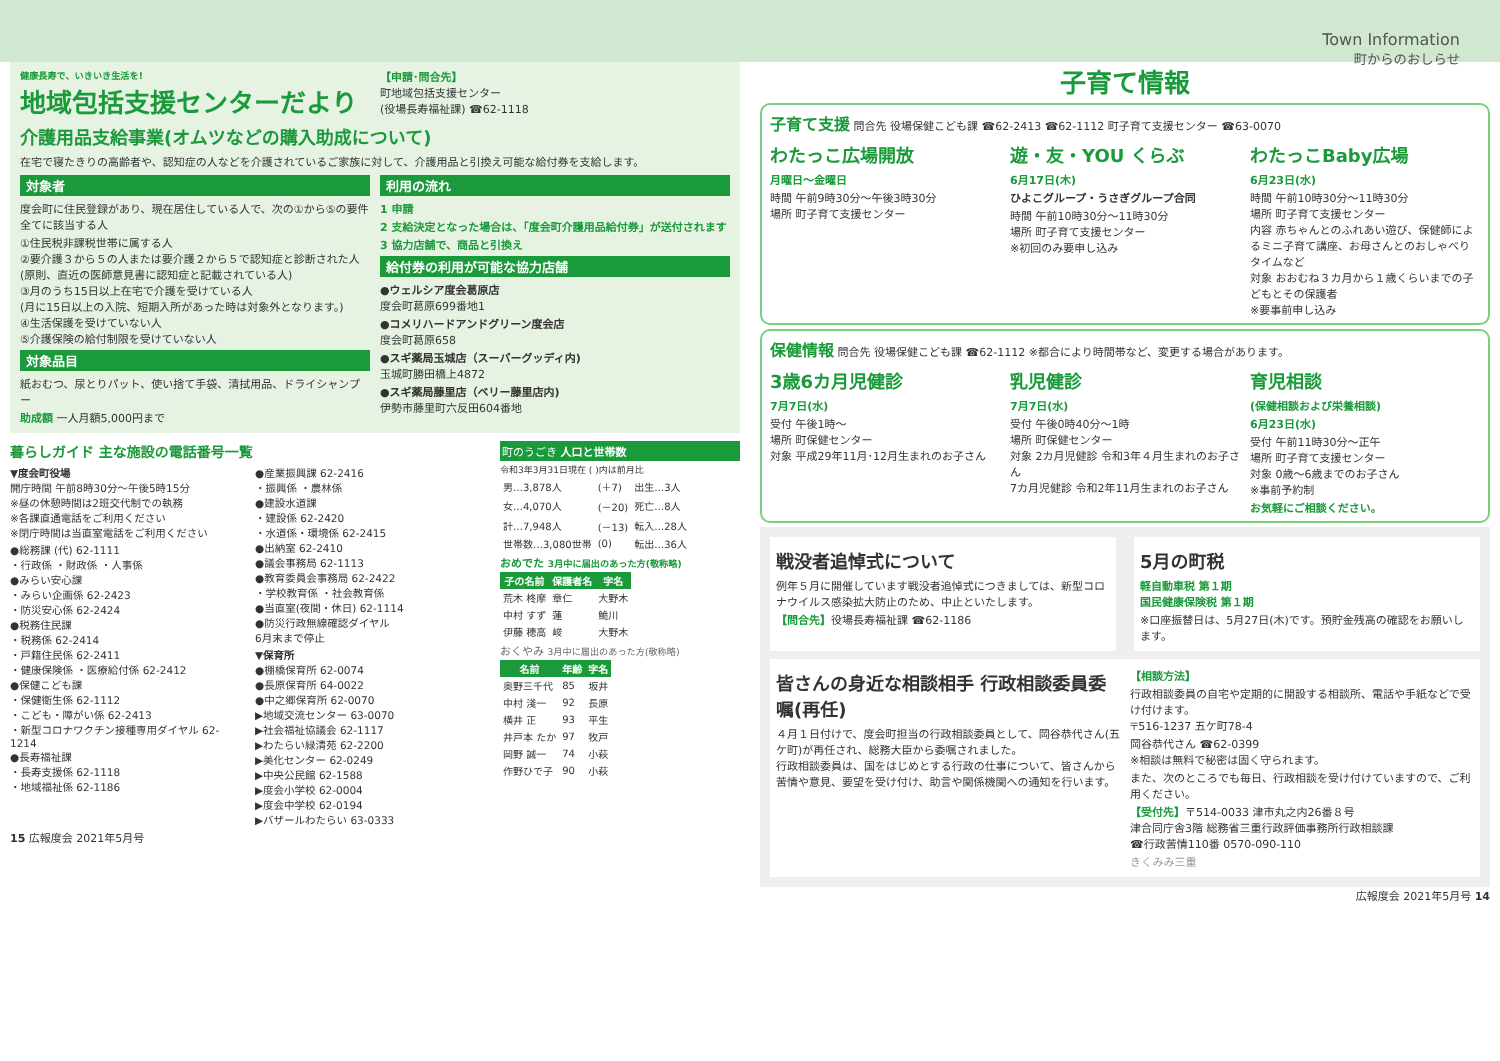Town Information
町からのおしらせ
健康長寿で、いきいき生活を!
地域包括支援センターだより
【申請･問合先】
町地域包括支援センター
(役場長寿福祉課) ☎62-1118
介護用品支給事業(オムツなどの購入助成について)
在宅で寝たきりの高齢者や、認知症の人などを介護されているご家族に対して、介護用品と引換え可能な給付券を支給します。
対象者
度会町に住民登録があり、現在居住している人で、次の①から⑤の要件全てに該当する人
①住民税非課税世帯に属する人
②要介護３から５の人または要介護２から５で認知症と診断された人
(原則、直近の医師意見書に認知症と記載されている人)
③月のうち15日以上在宅で介護を受けている人
(月に15日以上の入院、短期入所があった時は対象外となります。)
④生活保護を受けていない人
⑤介護保険の給付制限を受けていない人
対象品目
紙おむつ、尿とりパット、使い捨て手袋、清拭用品、ドライシャンプー
助成額 一人月額5,000円まで
利用の流れ
1 申請
2 支給決定となった場合は、「度会町介護用品給付券」が送付されます
3 協力店舗で、商品と引換え
給付券の利用が可能な協力店舗
●ウェルシア度会葛原店
度会町葛原699番地1
●コメリハードアンドグリーン度会店
度会町葛原658
●スギ薬局玉城店（スーパーグッディ内)
玉城町勝田橋上4872
●スギ薬局藤里店（ベリー藤里店内)
伊勢市藤里町六反田604番地
暮らしガイド 主な施設の電話番号一覧
▼度会町役場
開庁時間 午前8時30分～午後5時15分
※昼の休憩時間は2班交代制での執務
※各課直通電話をご利用ください
※閉庁時間は当直室電話をご利用ください
●総務課 (代) 62-1111
・行政係 ・財政係 ・人事係
●みらい安心課
・みらい企画係 62-2423
・防災安心係 62-2424
●税務住民課
・税務係 62-2414
・戸籍住民係 62-2411
・健康保険係 ・医療給付係 62-2412
●保健こども課
・保健衛生係 62-1112
・こども・障がい係 62-2413
・新型コロナワクチン接種専用ダイヤル 62-1214
●長寿福祉課
・長寿支援係 62-1118
・地域福祉係 62-1186
●産業振興課 62-2416
・振興係 ・農林係
●建設水道課
・建設係 62-2420
・水道係・環境係 62-2415
●出納室 62-2410
●議会事務局 62-1113
●教育委員会事務局 62-2422
・学校教育係 ・社会教育係
●当直室(夜間・休日) 62-1114
●防災行政無線確認ダイヤル
6月末まで停止
▼保育所
●棚橋保育所 62-0074
●長原保育所 64-0022
●中之郷保育所 62-0070
▶地域交流センター 63-0070
▶社会福祉協議会 62-1117
▶わたらい緑清苑 62-2200
▶美化センター 62-0249
▶中央公民館 62-1588
▶度会小学校 62-0004
▶度会中学校 62-0194
▶バザールわたらい 63-0333
町のうごき 人口と世帯数
令和3年3月31日現在 ( )内は前月比
| 男…3,878人 | (＋7) | 出生…3人 |
| 女…4,070人 | (－20) | 死亡…8人 |
| 計…7,948人 | (－13) | 転入…28人 |
| 世帯数…3,080世帯 | (0) | 転出…36人 |
おめでた 3月中に届出のあった方(敬称略)
| 子の名前 | 保護者名 | 字名 |
| --- | --- | --- |
| 荒木 柊摩 | 章仁 | 大野木 |
| 中村 すず | 蓮 | 鮠川 |
| 伊藤 穂高 | 峻 | 大野木 |
おくやみ 3月中に届出のあった方(敬称略)
| 名前 | 年齢 | 字名 |
| --- | --- | --- |
| 奥野三千代 | 85 | 坂井 |
| 中村 淺一 | 92 | 長原 |
| 横井 正 | 93 | 平生 |
| 井戸本 たか | 97 | 牧戸 |
| 岡野 誠一 | 74 | 小萩 |
| 作野ひで子 | 90 | 小萩 |
15 広報度会 2021年5月号
子育て情報
子育て支援 問合先 役場保健こども課 ☎62-2413 ☎62-1112 町子育て支援センター ☎63-0070
わたっこ広場開放
月曜日～金曜日
時間 午前9時30分～午後3時30分
場所 町子育て支援センター
遊・友・YOU くらぶ
6月17日(木)
ひよこグループ・うさぎグループ合同
時間 午前10時30分～11時30分
場所 町子育て支援センター
※初回のみ要申し込み
わたっこBaby広場
6月23日(水)
時間 午前10時30分～11時30分
場所 町子育て支援センター
内容 赤ちゃんとのふれあい遊び、保健師によるミニ子育て講座、お母さんとのおしゃべりタイムなど
対象 おおむね３カ月から１歳くらいまでの子どもとその保護者
※要事前申し込み
保健情報 問合先 役場保健こども課 ☎62-1112 ※都合により時間帯など、変更する場合があります。
3歳6カ月児健診
7月7日(水)
受付 午後1時～
場所 町保健センター
対象 平成29年11月･12月生まれのお子さん
乳児健診
7月7日(水)
受付 午後0時40分～1時
場所 町保健センター
対象 2カ月児健診 令和3年４月生まれのお子さん
7カ月児健診 令和2年11月生まれのお子さん
育児相談
(保健相談および栄養相談)
6月23日(水)
受付 午前11時30分～正午
場所 町子育て支援センター
対象 0歳～6歳までのお子さん
※事前予約制
お気軽にご相談ください。
戦没者追悼式について
例年５月に開催しています戦没者追悼式につきましては、新型コロナウイルス感染拡大防止のため、中止といたします。
【問合先】役場長寿福祉課 ☎62-1186
5月の町税
軽自動車税 第１期
国民健康保険税 第１期
※口座振替日は、5月27日(木)です。預貯金残高の確認をお願いします。
皆さんの身近な相談相手 行政相談委員委嘱(再任)
４月１日付けで、度会町担当の行政相談委員として、岡谷恭代さん(五ケ町)が再任され、総務大臣から委嘱されました。
行政相談委員は、国をはじめとする行政の仕事について、皆さんから苦情や意見、要望を受け付け、助言や関係機関への通知を行います。
【相談方法】
行政相談委員の自宅や定期的に開設する相談所、電話や手紙などで受け付けます。
〒516-1237 五ケ町78-4
岡谷恭代さん ☎62-0399
※相談は無料で秘密は固く守られます。
また、次のところでも毎日、行政相談を受け付けていますので、ご利用ください。
【受付先】〒514-0033 津市丸之内26番８号
津合同庁舎3階 総務省三重行政評価事務所行政相談課
☎行政苦情110番 0570-090-110
きくみみ三重
広報度会 2021年5月号 14